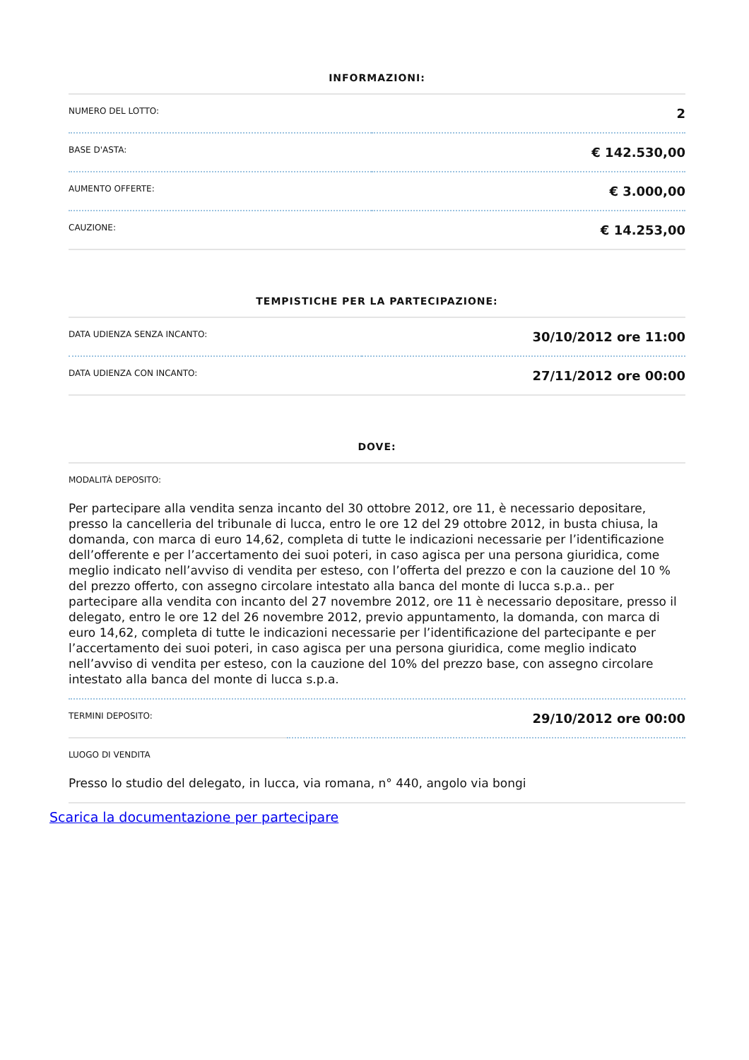INFORMAZIONI:
| NUMERO DEL LOTTO: | 2 |
| BASE D'ASTA: | € 142.530,00 |
| AUMENTO OFFERTE: | € 3.000,00 |
| CAUZIONE: | € 14.253,00 |
TEMPISTICHE PER LA PARTECIPAZIONE:
| DATA UDIENZA SENZA INCANTO: | 30/10/2012 ore 11:00 |
| DATA UDIENZA CON INCANTO: | 27/11/2012 ore 00:00 |
DOVE:
MODALITÀ DEPOSITO:
Per partecipare alla vendita senza incanto del 30 ottobre 2012, ore 11, è necessario depositare, presso la cancelleria del tribunale di lucca, entro le ore 12 del 29 ottobre 2012, in busta chiusa, la domanda, con marca di euro 14,62, completa di tutte le indicazioni necessarie per l’identificazione dell’offerente e per l’accertamento dei suoi poteri, in caso agisca per una persona giuridica, come meglio indicato nell’avviso di vendita per esteso, con l’offerta del prezzo e con la cauzione del 10 % del prezzo offerto, con assegno circolare intestato alla banca del monte di lucca s.p.a.. per partecipare alla vendita con incanto del 27 novembre 2012, ore 11 è necessario depositare, presso il delegato, entro le ore 12 del 26 novembre 2012, previo appuntamento, la domanda, con marca di euro 14,62, completa di tutte le indicazioni necessarie per l’identificazione del partecipante e per l’accertamento dei suoi poteri, in caso agisca per una persona giuridica, come meglio indicato nell’avviso di vendita per esteso, con la cauzione del 10% del prezzo base, con assegno circolare intestato alla banca del monte di lucca s.p.a.
| TERMINI DEPOSITO: | 29/10/2012 ore 00:00 |
LUOGO DI VENDITA
Presso lo studio del delegato, in lucca, via romana, n° 440, angolo via bongi
Scarica la documentazione per partecipare